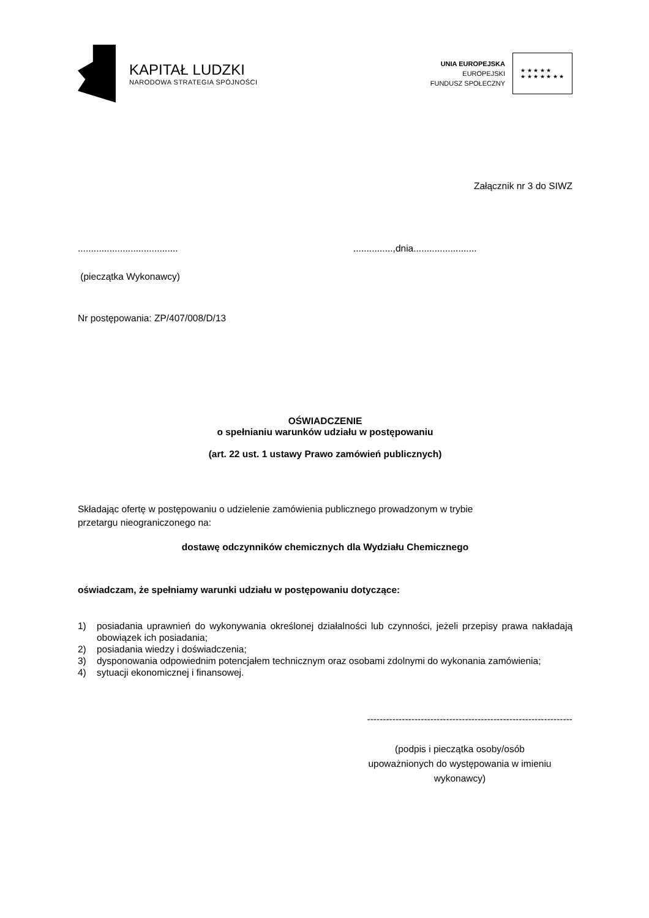KAPITAŁ LUDZKI
NARODOWA STRATEGIA SPÓJNOŚCI
UNIA EUROPEJSKA
EUROPEJSKI
FUNDUSZ SPOŁECZNY
★ ★ ★ ★ ★
★ ★ ★ ★ ★ ★ ★
Załącznik nr 3 do SIWZ
.....................................................,dnia........................
(pieczątka Wykonawcy)
Nr postępowania: ZP/407/008/D/13
OŚWIADCZENIE
o spełnianiu warunków udziału w postępowaniu
(art. 22 ust. 1 ustawy Prawo zamówień publicznych)
Składając ofertę w postępowaniu o udzielenie zamówienia publicznego prowadzonym w trybie
przetargu nieograniczonego na:
dostawę odczynników chemicznych dla Wydziału Chemicznego
oświadczam, że spełniamy warunki udziału w postępowaniu dotyczące:
1) posiadania uprawnień do wykonywania określonej działalności lub czynności, jeżeli przepisy prawa nakładają obowiązek ich posiadania;
2) posiadania wiedzy i doświadczenia;
3) dysponowania odpowiednim potencjałem technicznym oraz osobami zdolnymi do wykonania zamówienia;
4) sytuacji ekonomicznej i finansowej.
-----------------------------------------------------------------
(podpis i pieczątka osoby/osób
upoważnionych do występowania w imieniu
wykonawcy)